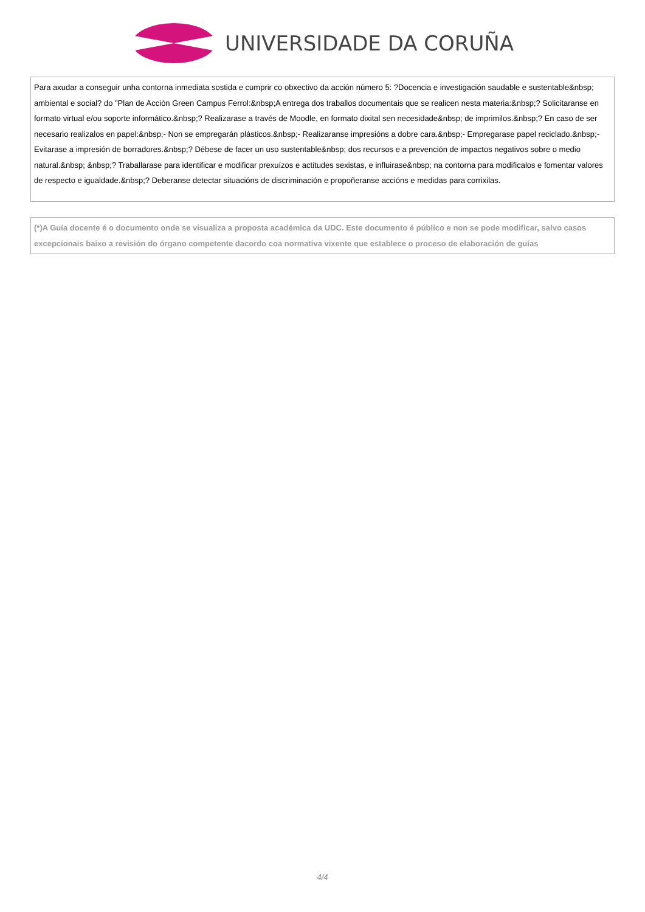UNIVERSIDADE DA CORUÑA
Para axudar a conseguir unha contorna inmediata sostida e cumprir co obxectivo da acción número 5: ?Docencia e investigación saudable e sustentable&nbsp; ambiental e social? do "Plan de Acción Green Campus Ferrol:&nbsp;A entrega dos traballos documentais que se realicen nesta materia:&nbsp;? Solicitaranse en formato virtual e/ou soporte informático.&nbsp;? Realizarase a través de Moodle, en formato dixital sen necesidade&nbsp; de imprimilos.&nbsp;? En caso de ser necesario realizalos en papel:&nbsp;- Non se empregarán plásticos.&nbsp;- Realizaranse impresións a dobre cara.&nbsp;- Empregarase papel reciclado.&nbsp;- Evitarase a impresión de borradores.&nbsp;? Débese de facer un uso sustentable&nbsp; dos recursos e a prevención de impactos negativos sobre o medio natural.&nbsp; &nbsp;? Traballarase para identificar e modificar prexuízos e actitudes sexistas, e influirase&nbsp; na contorna para modificalos e fomentar valores de respecto e igualdade.&nbsp;? Deberanse detectar situacións de discriminación e propoñeranse accións e medidas para corrixilas.
(*)A Guía docente é o documento onde se visualiza a proposta académica da UDC. Este documento é público e non se pode modificar, salvo casos excepcionais baixo a revisión do órgano competente dacordo coa normativa vixente que establece o proceso de elaboración de guías
4/4